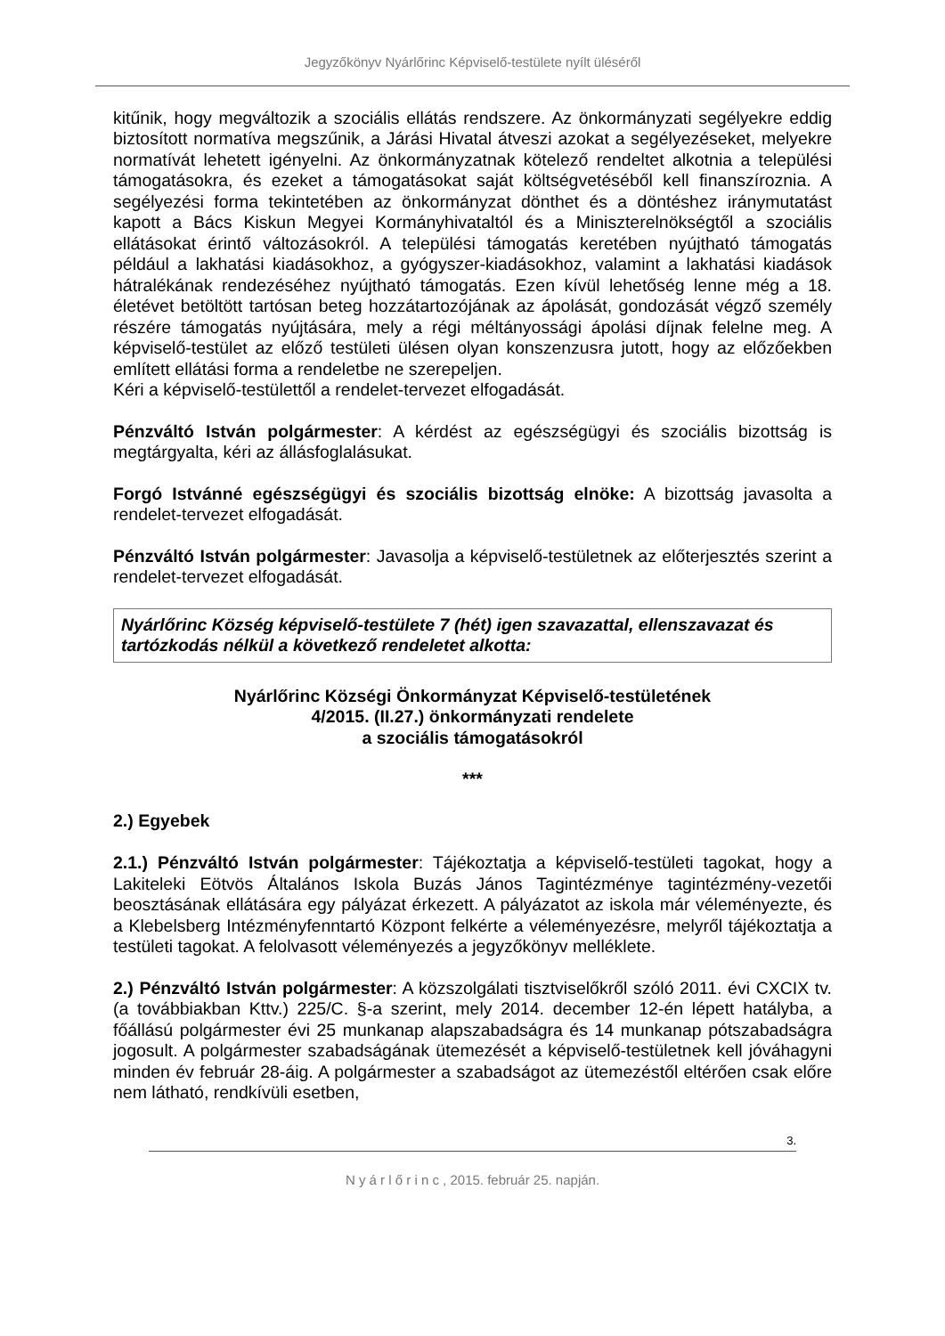Jegyzőkönyv Nyárlőrinc Képviselő-testülete nyílt üléséről
kitűnik, hogy megváltozik a szociális ellátás rendszere. Az önkormányzati segélyekre eddig biztosított normatíva megszűnik, a Járási Hivatal átveszi azokat a segélyezéseket, melyekre normatívát lehetett igényelni. Az önkormányzatnak kötelező rendeltet alkotnia a települési támogatásokra, és ezeket a támogatásokat saját költségvetéséből kell finanszíroznia. A segélyezési forma tekintetében az önkormányzat dönthet és a döntéshez iránymutatást kapott a Bács Kiskun Megyei Kormányhivataltól és a Miniszterelnökségtől a szociális ellátásokat érintő változásokról. A települési támogatás keretében nyújtható támogatás például a lakhatási kiadásokhoz, a gyógyszer-kiadásokhoz, valamint a lakhatási kiadások hátralékának rendezéséhez nyújtható támogatás. Ezen kívül lehetőség lenne még a 18. életévet betöltött tartósan beteg hozzátartozójának az ápolását, gondozását végző személy részére támogatás nyújtására, mely a régi méltányossági ápolási díjnak felelne meg. A képviselő-testület az előző testületi ülésen olyan konszenzusra jutott, hogy az előzőekben említett ellátási forma a rendeletbe ne szerepeljen.
Kéri a képviselő-testülettől a rendelet-tervezet elfogadását.
Pénzváltó István polgármester: A kérdést az egészségügyi és szociális bizottság is megtárgyalta, kéri az állásfoglalásukat.
Forgó Istvánné egészségügyi és szociális bizottság elnöke: A bizottság javasolta a rendelet-tervezet elfogadását.
Pénzváltó István polgármester: Javasolja a képviselő-testületnek az előterjesztés szerint a rendelet-tervezet elfogadását.
Nyárlőrinc Község képviselő-testülete 7 (hét) igen szavazattal, ellenszavazat és tartózkodás nélkül a következő rendeletet alkotta:
Nyárlőrinc Községi Önkormányzat Képviselő-testületének
4/2015. (II.27.) önkormányzati rendelete
a szociális támogatásokról
***
2.) Egyebek
2.1.) Pénzváltó István polgármester: Tájékoztatja a képviselő-testületi tagokat, hogy a Lakiteleki Eötvös Általános Iskola Buzás János Tagintézménye tagintézmény-vezetői beosztásának ellátására egy pályázat érkezett. A pályázatot az iskola már véleményezte, és a Klebelsberg Intézményfenntartó Központ felkérte a véleményezésre, melyről tájékoztatja a testületi tagokat. A felolvasott véleményezés a jegyzőkönyv melléklete.
2.) Pénzváltó István polgármester: A közszolgálati tisztviselőkről szóló 2011. évi CXCIX tv. (a továbbiakban Kttv.) 225/C. §-a szerint, mely 2014. december 12-én lépett hatályba, a főállású polgármester évi 25 munkanap alapszabadságra és 14 munkanap pótszabadságra jogosult. A polgármester szabadságának ütemezését a képviselő-testületnek kell jóváhagyni minden év február 28-áig. A polgármester a szabadságot az ütemezéstől eltérően csak előre nem látható, rendkívüli esetben,
3.
N y á r l ő r i n c , 2015. február 25. napján.